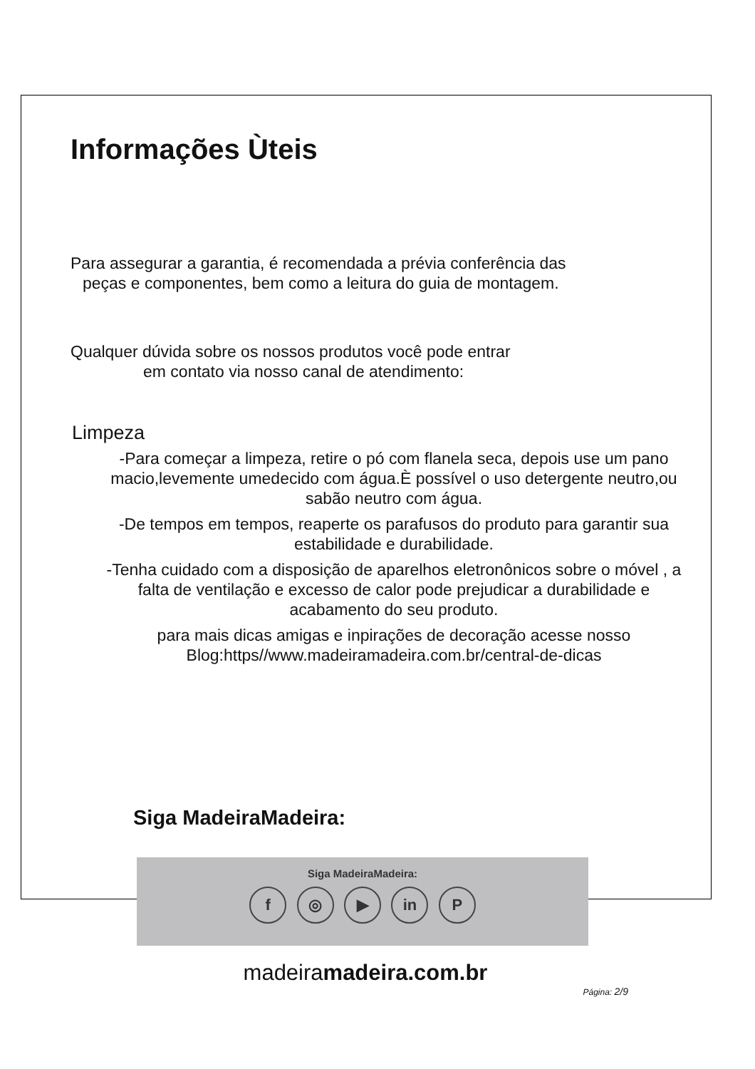Informações Ùteis
Para assegurar a garantia, é recomendada a prévia conferência das
peças e componentes, bem como a leitura do guia de montagem.
Qualquer dúvida sobre os nossos produtos você pode entrar
em contato via nosso canal de atendimento:
Limpeza
-Para começar a limpeza, retire o pó com flanela seca, depois use um pano macio,levemente umedecido com água.È possível o uso detergente neutro,ou sabão neutro com água.
-De tempos em tempos, reaperte os parafusos do produto para garantir sua estabilidade e durabilidade.
-Tenha cuidado com a disposição de aparelhos eletronônicos sobre o móvel , a falta de ventilação e excesso de calor pode prejudicar a durabilidade e acabamento do seu produto.
para mais dicas amigas e inpirações de decoração acesse nosso Blog:https//www.madeiramadeira.com.br/central-de-dicas
Siga MadeiraMadeira:
Siga MadeiraMadeira:
f ◎ ▶ in P
madeiramadeira.com.br
Página: 2/9